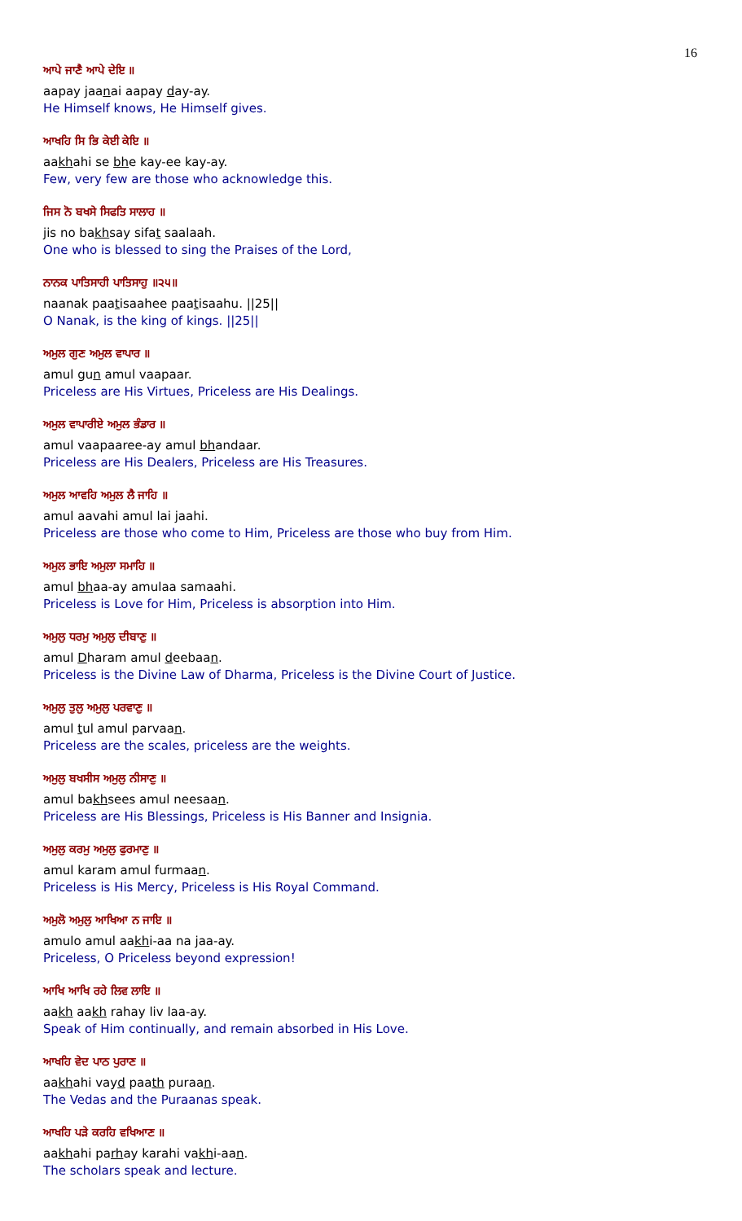16
ਆਪੇ ਜਾਣੈ ਆਪੇ ਦੇਇ ॥
aapay jaanai aapay day-ay.
He Himself knows, He Himself gives.
ਆਖਹਿ ਸਿ ਭਿ ਕੇਈ ਕੇਇ ॥
aakhahi se bhe kay-ee kay-ay.
Few, very few are those who acknowledge this.
ਜਿਸ ਨੋ ਬਖਸੇ ਸਿਫਤਿ ਸਾਲਾਹ ॥
jis no bakhsay sifat saalaah.
One who is blessed to sing the Praises of the Lord,
ਨਾਨਕ ਪਾਤਿਸਾਹੀ ਪਾਤਿਸਾਹੁ ॥੨੫॥
naanak paatisaahee paatisaahu. ||25||
O Nanak, is the king of kings. ||25||
ਅਮੁਲ ਗੁਣ ਅਮੁਲ ਵਾਪਾਰ ॥
amul gun amul vaapaar.
Priceless are His Virtues, Priceless are His Dealings.
ਅਮੁਲ ਵਾਪਾਰੀਏ ਅਮੁਲ ਭੰਡਾਰ ॥
amul vaapaaree-ay amul bhandaar.
Priceless are His Dealers, Priceless are His Treasures.
ਅਮੁਲ ਆਵਹਿ ਅਮੁਲ ਲੈ ਜਾਹਿ ॥
amul aavahi amul lai jaahi.
Priceless are those who come to Him, Priceless are those who buy from Him.
ਅਮੁਲ ਭਾਇ ਅਮੁਲਾ ਸਮਾਹਿ ॥
amul bhaa-ay amulaa samaahi.
Priceless is Love for Him, Priceless is absorption into Him.
ਅਮੁਲੁ ਧਰਮੁ ਅਮੁਲੁ ਦੀਬਾਣੁ ॥
amul Dharam amul deebaan.
Priceless is the Divine Law of Dharma, Priceless is the Divine Court of Justice.
ਅਮੁਲੁ ਤੁਲੁ ਅਮੁਲੁ ਪਰਵਾਣੁ ॥
amul tul amul parvaan.
Priceless are the scales, priceless are the weights.
ਅਮੁਲੁ ਬਖਸੀਸ ਅਮੁਲੁ ਨੀਸਾਣੁ ॥
amul bakhsees amul neesaan.
Priceless are His Blessings, Priceless is His Banner and Insignia.
ਅਮੁਲੁ ਕਰਮੁ ਅਮੁਲੁ ਫੁਰਮਾਣੁ ॥
amul karam amul furmaan.
Priceless is His Mercy, Priceless is His Royal Command.
ਅਮੁਲੋ ਅਮੁਲੁ ਆਖਿਆ ਨ ਜਾਇ ॥
amulo amul aakhi-aa na jaa-ay.
Priceless, O Priceless beyond expression!
ਆਖਿ ਆਖਿ ਰਹੇ ਲਿਵ ਲਾਇ ॥
aakh aakh rahay liv laa-ay.
Speak of Him continually, and remain absorbed in His Love.
ਆਖਹਿ ਵੇਦ ਪਾਠ ਪੁਰਾਣ ॥
aakhahi vayd paath puraan.
The Vedas and the Puraanas speak.
ਆਖਹਿ ਪੜੇ ਕਰਹਿ ਵਖਿਆਣ ॥
aakhahi parhay karahi vakhi-aan.
The scholars speak and lecture.